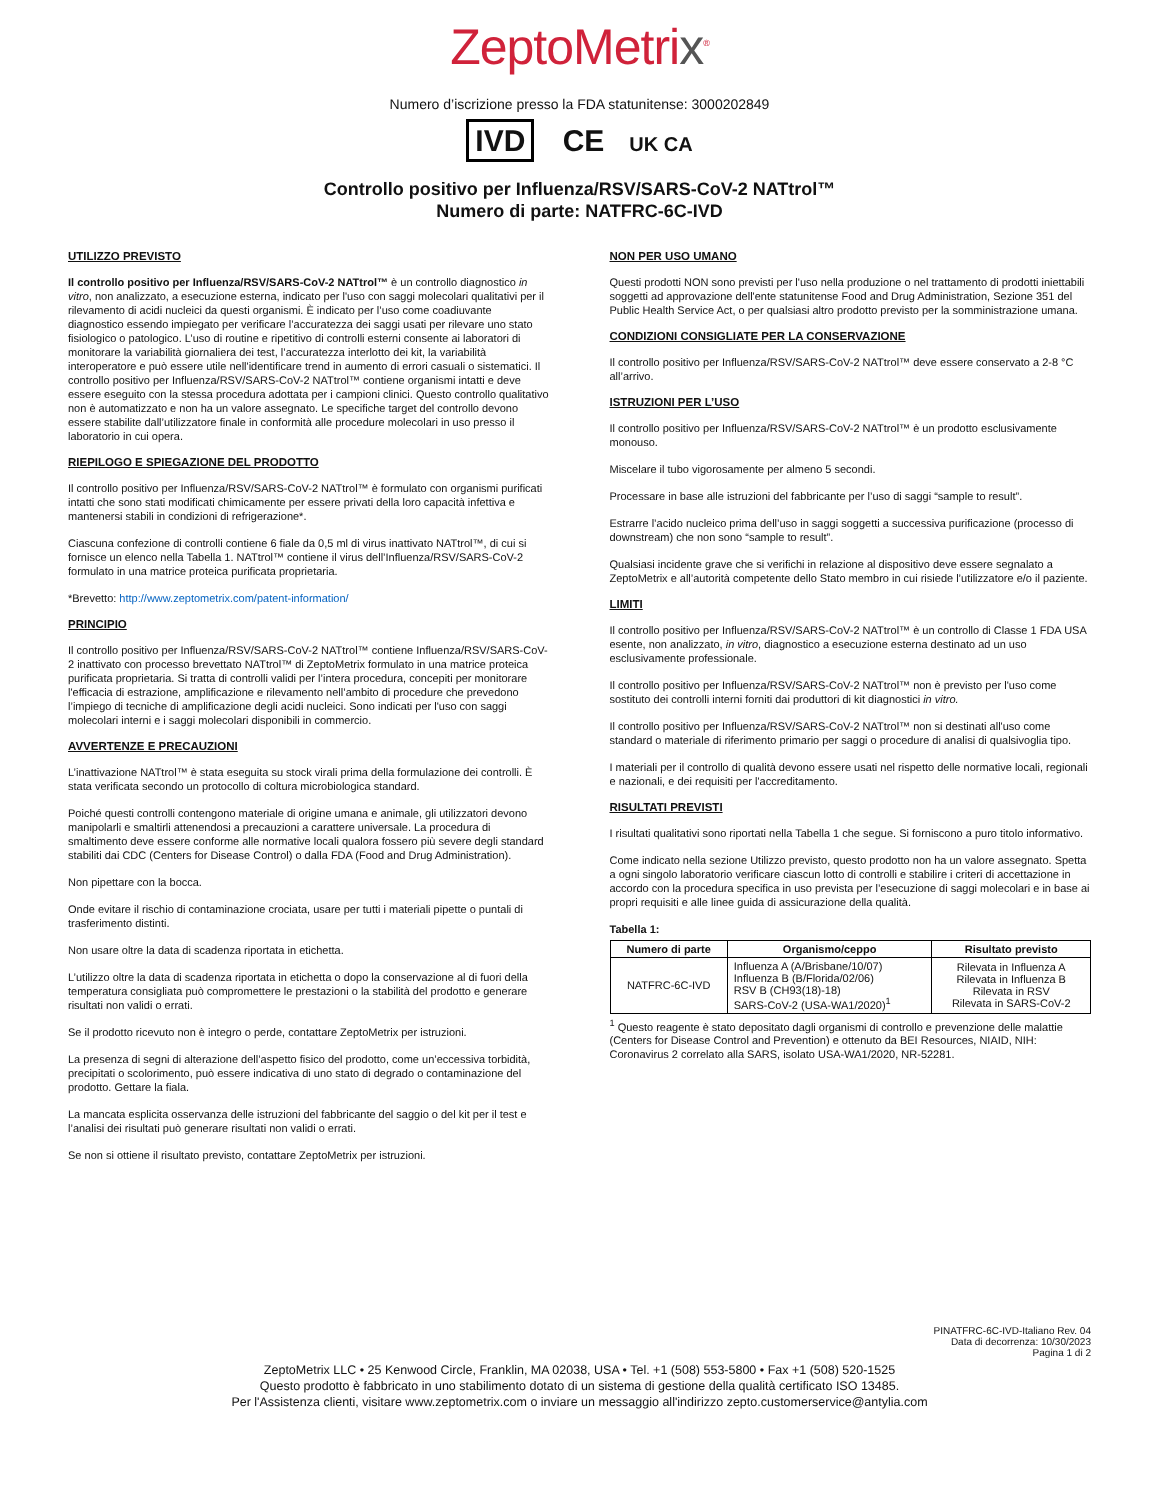ZeptoMetrix<sup>®</sup>
Numero d’iscrizione presso la FDA statunitense: 3000202849
IVD CE UK CA
Controllo positivo per Influenza/RSV/SARS-CoV-2 NATtrol™
Numero di parte: NATFRC-6C-IVD
UTILIZZO PREVISTO
Il controllo positivo per Influenza/RSV/SARS-CoV-2 NATtrol™ è un controllo diagnostico in vitro, non analizzato, a esecuzione esterna, indicato per l'uso con saggi molecolari qualitativi per il rilevamento di acidi nucleici da questi organismi. È indicato per l’uso come coadiuvante diagnostico essendo impiegato per verificare l’accuratezza dei saggi usati per rilevare uno stato fisiologico o patologico. L’uso di routine e ripetitivo di controlli esterni consente ai laboratori di monitorare la variabilità giornaliera dei test, l’accuratezza interlotto dei kit, la variabilità interoperatore e può essere utile nell'identificare trend in aumento di errori casuali o sistematici. Il controllo positivo per Influenza/RSV/SARS-CoV-2 NATtrol™ contiene organismi intatti e deve essere eseguito con la stessa procedura adottata per i campioni clinici. Questo controllo qualitativo non è automatizzato e non ha un valore assegnato. Le specifiche target del controllo devono essere stabilite dall’utilizzatore finale in conformità alle procedure molecolari in uso presso il laboratorio in cui opera.
RIEPILOGO E SPIEGAZIONE DEL PRODOTTO
Il controllo positivo per Influenza/RSV/SARS-CoV-2 NATtrol™ è formulato con organismi purificati intatti che sono stati modificati chimicamente per essere privati della loro capacità infettiva e mantenersi stabili in condizioni di refrigerazione*.
Ciascuna confezione di controlli contiene 6 fiale da 0,5 ml di virus inattivato NATtrol™, di cui si fornisce un elenco nella Tabella 1. NATtrol™ contiene il virus dell’Influenza/RSV/SARS-CoV-2 formulato in una matrice proteica purificata proprietaria.
*Brevetto: http://www.zeptometrix.com/patent-information/
PRINCIPIO
Il controllo positivo per Influenza/RSV/SARS-CoV-2 NATtrol™ contiene Influenza/RSV/SARS-CoV-2 inattivato con processo brevettato NATtrol™ di ZeptoMetrix formulato in una matrice proteica purificata proprietaria. Si tratta di controlli validi per l’intera procedura, concepiti per monitorare l'efficacia di estrazione, amplificazione e rilevamento nell’ambito di procedure che prevedono l’impiego di tecniche di amplificazione degli acidi nucleici. Sono indicati per l'uso con saggi molecolari interni e i saggi molecolari disponibili in commercio.
AVVERTENZE E PRECAUZIONI
L’inattivazione NATtrol™ è stata eseguita su stock virali prima della formulazione dei controlli. È stata verificata secondo un protocollo di coltura microbiologica standard.
Poiché questi controlli contengono materiale di origine umana e animale, gli utilizzatori devono manipolarli e smaltirli attenendosi a precauzioni a carattere universale. La procedura di smaltimento deve essere conforme alle normative locali qualora fossero più severe degli standard stabiliti dai CDC (Centers for Disease Control) o dalla FDA (Food and Drug Administration).
Non pipettare con la bocca.
Onde evitare il rischio di contaminazione crociata, usare per tutti i materiali pipette o puntali di trasferimento distinti.
Non usare oltre la data di scadenza riportata in etichetta.
L’utilizzo oltre la data di scadenza riportata in etichetta o dopo la conservazione al di fuori della temperatura consigliata può compromettere le prestazioni o la stabilità del prodotto e generare risultati non validi o errati.
Se il prodotto ricevuto non è integro o perde, contattare ZeptoMetrix per istruzioni.
La presenza di segni di alterazione dell’aspetto fisico del prodotto, come un’eccessiva torbidità, precipitati o scolorimento, può essere indicativa di uno stato di degrado o contaminazione del prodotto. Gettare la fiala.
La mancata esplicita osservanza delle istruzioni del fabbricante del saggio o del kit per il test e l’analisi dei risultati può generare risultati non validi o errati.
Se non si ottiene il risultato previsto, contattare ZeptoMetrix per istruzioni.
NON PER USO UMANO
Questi prodotti NON sono previsti per l'uso nella produzione o nel trattamento di prodotti iniettabili soggetti ad approvazione dell'ente statunitense Food and Drug Administration, Sezione 351 del Public Health Service Act, o per qualsiasi altro prodotto previsto per la somministrazione umana.
CONDIZIONI CONSIGLIATE PER LA CONSERVAZIONE
Il controllo positivo per Influenza/RSV/SARS-CoV-2 NATtrol™ deve essere conservato a 2-8 °C all’arrivo.
ISTRUZIONI PER L’USO
Il controllo positivo per Influenza/RSV/SARS-CoV-2 NATtrol™ è un prodotto esclusivamente monouso.
Miscelare il tubo vigorosamente per almeno 5 secondi.
Processare in base alle istruzioni del fabbricante per l’uso di saggi “sample to result”.
Estrarre l’acido nucleico prima dell’uso in saggi soggetti a successiva purificazione (processo di downstream) che non sono “sample to result”.
Qualsiasi incidente grave che si verifichi in relazione al dispositivo deve essere segnalato a ZeptoMetrix e all’autorità competente dello Stato membro in cui risiede l’utilizzatore e/o il paziente.
LIMITI
Il controllo positivo per Influenza/RSV/SARS-CoV-2 NATtrol™ è un controllo di Classe 1 FDA USA esente, non analizzato, in vitro, diagnostico a esecuzione esterna destinato ad un uso esclusivamente professionale.
Il controllo positivo per Influenza/RSV/SARS-CoV-2 NATtrol™ non è previsto per l'uso come sostituto dei controlli interni forniti dai produttori di kit diagnostici in vitro.
Il controllo positivo per Influenza/RSV/SARS-CoV-2 NATtrol™ non si destinati all'uso come standard o materiale di riferimento primario per saggi o procedure di analisi di qualsivoglia tipo.
I materiali per il controllo di qualità devono essere usati nel rispetto delle normative locali, regionali e nazionali, e dei requisiti per l'accreditamento.
RISULTATI PREVISTI
I risultati qualitativi sono riportati nella Tabella 1 che segue. Si forniscono a puro titolo informativo.
Come indicato nella sezione Utilizzo previsto, questo prodotto non ha un valore assegnato. Spetta a ogni singolo laboratorio verificare ciascun lotto di controlli e stabilire i criteri di accettazione in accordo con la procedura specifica in uso prevista per l’esecuzione di saggi molecolari e in base ai propri requisiti e alle linee guida di assicurazione della qualità.
Tabella 1:
| Numero di parte | Organismo/ceppo | Risultato previsto |
| --- | --- | --- |
| NATFRC-6C-IVD | Influenza A (A/Brisbane/10/07) Influenza B (B/Florida/02/06) RSV B (CH93(18)-18) SARS-CoV-2 (USA-WA1/2020)<sup>1</sup> | Rilevata in Influenza A Rilevata in Influenza B Rilevata in RSV Rilevata in SARS-CoV-2 |
<sup>1</sup> Questo reagente è stato depositato dagli organismi di controllo e prevenzione delle malattie (Centers for Disease Control and Prevention) e ottenuto da BEI Resources, NIAID, NIH: Coronavirus 2 correlato alla SARS, isolato USA-WA1/2020, NR-52281.
PINATFRC-6C-IVD-Italiano Rev. 04
Data di decorrenza: 10/30/2023
Pagina 1 di 2
ZeptoMetrix LLC • 25 Kenwood Circle, Franklin, MA 02038, USA • Tel. +1 (508) 553-5800 • Fax +1 (508) 520-1525
Questo prodotto è fabbricato in uno stabilimento dotato di un sistema di gestione della qualità certificato ISO 13485.
Per l'Assistenza clienti, visitare www.zeptometrix.com o inviare un messaggio all'indirizzo zepto.customerservice@antylia.com